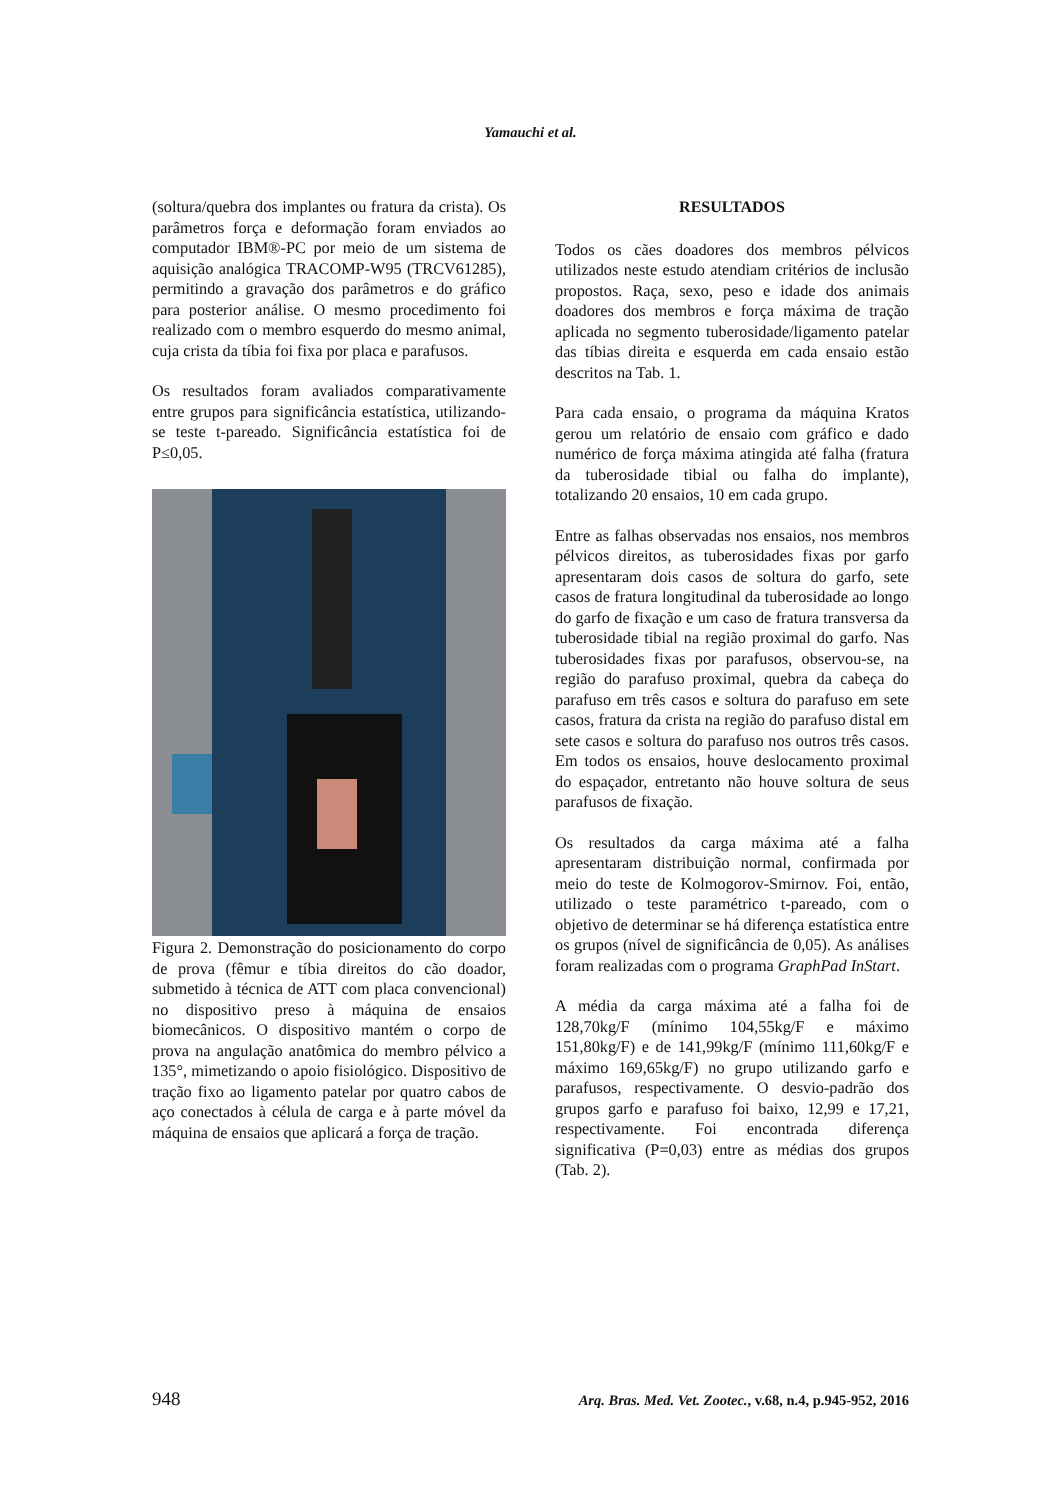Yamauchi et al.
(soltura/quebra dos implantes ou fratura da crista). Os parâmetros força e deformação foram enviados ao computador IBM®-PC por meio de um sistema de aquisição analógica TRACOMP-W95 (TRCV61285), permitindo a gravação dos parâmetros e do gráfico para posterior análise. O mesmo procedimento foi realizado com o membro esquerdo do mesmo animal, cuja crista da tíbia foi fixa por placa e parafusos.
Os resultados foram avaliados comparativamente entre grupos para significância estatística, utilizando-se teste t-pareado. Significância estatística foi de P≤0,05.
Figura 2. Demonstração do posicionamento do corpo de prova (fêmur e tíbia direitos do cão doador, submetido à técnica de ATT com placa convencional) no dispositivo preso à máquina de ensaios biomecânicos. O dispositivo mantém o corpo de prova na angulação anatômica do membro pélvico a 135°, mimetizando o apoio fisiológico. Dispositivo de tração fixo ao ligamento patelar por quatro cabos de aço conectados à célula de carga e à parte móvel da máquina de ensaios que aplicará a força de tração.
RESULTADOS
Todos os cães doadores dos membros pélvicos utilizados neste estudo atendiam critérios de inclusão propostos. Raça, sexo, peso e idade dos animais doadores dos membros e força máxima de tração aplicada no segmento tuberosidade/ligamento patelar das tíbias direita e esquerda em cada ensaio estão descritos na Tab. 1.
Para cada ensaio, o programa da máquina Kratos gerou um relatório de ensaio com gráfico e dado numérico de força máxima atingida até falha (fratura da tuberosidade tibial ou falha do implante), totalizando 20 ensaios, 10 em cada grupo.
Entre as falhas observadas nos ensaios, nos membros pélvicos direitos, as tuberosidades fixas por garfo apresentaram dois casos de soltura do garfo, sete casos de fratura longitudinal da tuberosidade ao longo do garfo de fixação e um caso de fratura transversa da tuberosidade tibial na região proximal do garfo. Nas tuberosidades fixas por parafusos, observou-se, na região do parafuso proximal, quebra da cabeça do parafuso em três casos e soltura do parafuso em sete casos, fratura da crista na região do parafuso distal em sete casos e soltura do parafuso nos outros três casos. Em todos os ensaios, houve deslocamento proximal do espaçador, entretanto não houve soltura de seus parafusos de fixação.
Os resultados da carga máxima até a falha apresentaram distribuição normal, confirmada por meio do teste de Kolmogorov-Smirnov. Foi, então, utilizado o teste paramétrico t-pareado, com o objetivo de determinar se há diferença estatística entre os grupos (nível de significância de 0,05). As análises foram realizadas com o programa GraphPad InStart.
A média da carga máxima até a falha foi de 128,70kg/F (mínimo 104,55kg/F e máximo 151,80kg/F) e de 141,99kg/F (mínimo 111,60kg/F e máximo 169,65kg/F) no grupo utilizando garfo e parafusos, respectivamente. O desvio-padrão dos grupos garfo e parafuso foi baixo, 12,99 e 17,21, respectivamente. Foi encontrada diferença significativa (P=0,03) entre as médias dos grupos (Tab. 2).
948 Arq. Bras. Med. Vet. Zootec., v.68, n.4, p.945-952, 2016